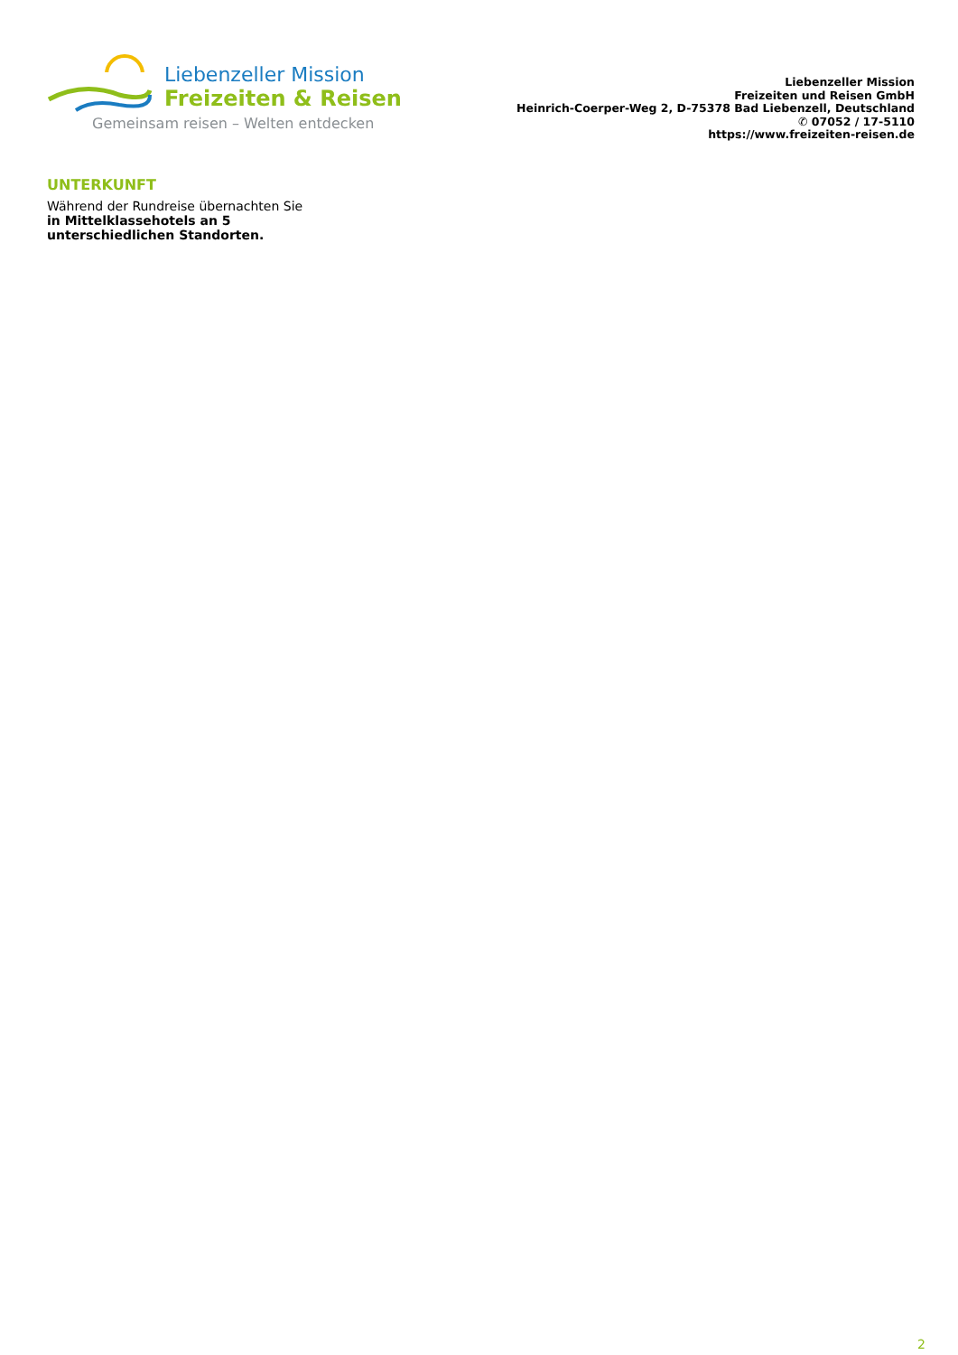Liebenzeller Mission
Freizeiten & Reisen
Gemeinsam reisen – Welten entdecken
Liebenzeller Mission
Freizeiten und Reisen GmbH
Heinrich-Coerper-Weg 2, D-75378 Bad Liebenzell, Deutschland
✆ 07052 / 17-5110
https://www.freizeiten-reisen.de
UNTERKUNFT
Während der Rundreise übernachten Sie in Mittelklassehotels an 5 unterschiedlichen Standorten.
2